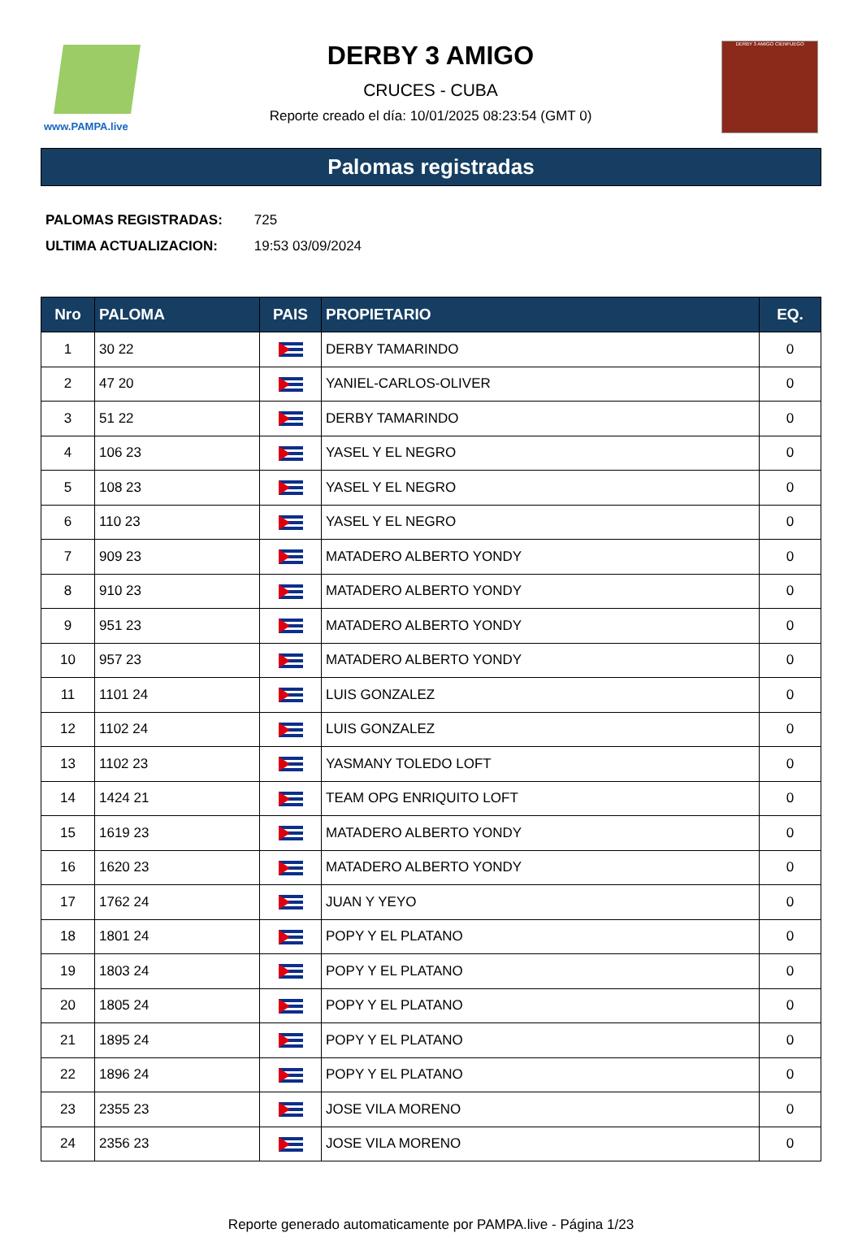www.PAMPA.live
DERBY 3 AMIGO
CRUCES - CUBA
Reporte creado el día: 10/01/2025 08:23:54 (GMT 0)
DERBY 3 AMIGO CIENFUEGO
Palomas registradas
PALOMAS REGISTRADAS: 725
ULTIMA ACTUALIZACION: 19:53 03/09/2024
| Nro | PALOMA | PAIS | PROPIETARIO | EQ. |
| --- | --- | --- | --- | --- |
| 1 | 30 22 | | DERBY TAMARINDO | 0 |
| 2 | 47 20 | | YANIEL-CARLOS-OLIVER | 0 |
| 3 | 51 22 | | DERBY TAMARINDO | 0 |
| 4 | 106 23 | | YASEL Y EL NEGRO | 0 |
| 5 | 108 23 | | YASEL Y EL NEGRO | 0 |
| 6 | 110 23 | | YASEL Y EL NEGRO | 0 |
| 7 | 909 23 | | MATADERO ALBERTO YONDY | 0 |
| 8 | 910 23 | | MATADERO ALBERTO YONDY | 0 |
| 9 | 951 23 | | MATADERO ALBERTO YONDY | 0 |
| 10 | 957 23 | | MATADERO ALBERTO YONDY | 0 |
| 11 | 1101 24 | | LUIS GONZALEZ | 0 |
| 12 | 1102 24 | | LUIS GONZALEZ | 0 |
| 13 | 1102 23 | | YASMANY TOLEDO LOFT | 0 |
| 14 | 1424 21 | | TEAM OPG ENRIQUITO LOFT | 0 |
| 15 | 1619 23 | | MATADERO ALBERTO YONDY | 0 |
| 16 | 1620 23 | | MATADERO ALBERTO YONDY | 0 |
| 17 | 1762 24 | | JUAN Y YEYO | 0 |
| 18 | 1801 24 | | POPY Y EL PLATANO | 0 |
| 19 | 1803 24 | | POPY Y EL PLATANO | 0 |
| 20 | 1805 24 | | POPY Y EL PLATANO | 0 |
| 21 | 1895 24 | | POPY Y EL PLATANO | 0 |
| 22 | 1896 24 | | POPY Y EL PLATANO | 0 |
| 23 | 2355 23 | | JOSE VILA MORENO | 0 |
| 24 | 2356 23 | | JOSE VILA MORENO | 0 |
Reporte generado automaticamente por PAMPA.live - Página 1/23